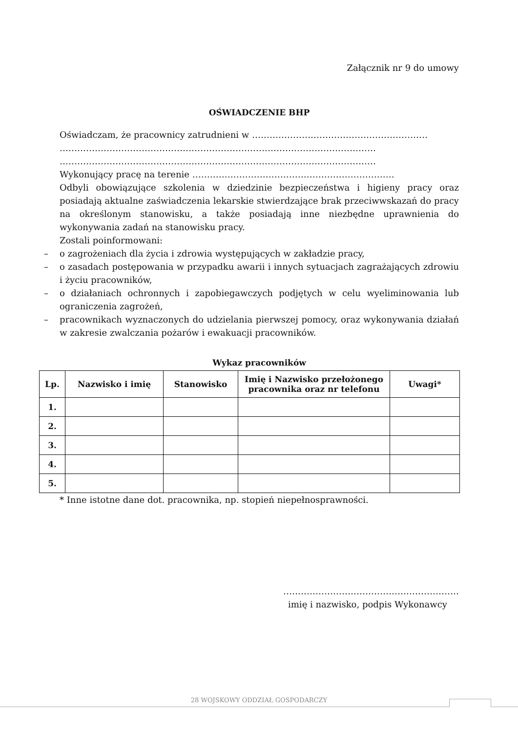Załącznik nr 9 do umowy
OŚWIADCZENIE BHP
Oświadczam, że pracownicy zatrudnieni w ……………………………………………………
………………………………………………………………………………………………
………………………………………………………………………………………………
Wykonujący pracę na terenie ……………………………………………………………
Odbyli obowiązujące szkolenia w dziedzinie bezpieczeństwa i higieny pracy oraz posiadają aktualne zaświadczenia lekarskie stwierdzające brak przeciwwskazań do pracy na określonym stanowisku, a także posiadają inne niezbędne uprawnienia do wykonywania zadań na stanowisku pracy.
Zostali poinformowani:
– o zagrożeniach dla życia i zdrowia występujących w zakładzie pracy,
– o zasadach postępowania w przypadku awarii i innych sytuacjach zagrażających zdrowiu i życiu pracowników,
– o działaniach ochronnych i zapobiegawczych podjętych w celu wyeliminowania lub ograniczenia zagrożeń,
– pracownikach wyznaczonych do udzielania pierwszej pomocy, oraz wykonywania działań w zakresie zwalczania pożarów i ewakuacji pracowników.
Wykaz pracowników
| Lp. | Nazwisko i imię | Stanowisko | Imię i Nazwisko przełożonego pracownika oraz nr telefonu | Uwagi* |
| --- | --- | --- | --- | --- |
| 1. | | | | |
| 2. | | | | |
| 3. | | | | |
| 4. | | | | |
| 5. | | | | |
* Inne istotne dane dot. pracownika, np. stopień niepełnosprawności.
……………………………………………………
imię i nazwisko, podpis Wykonawcy
28 WOJSKOWY ODDZIAŁ GOSPODARCZY